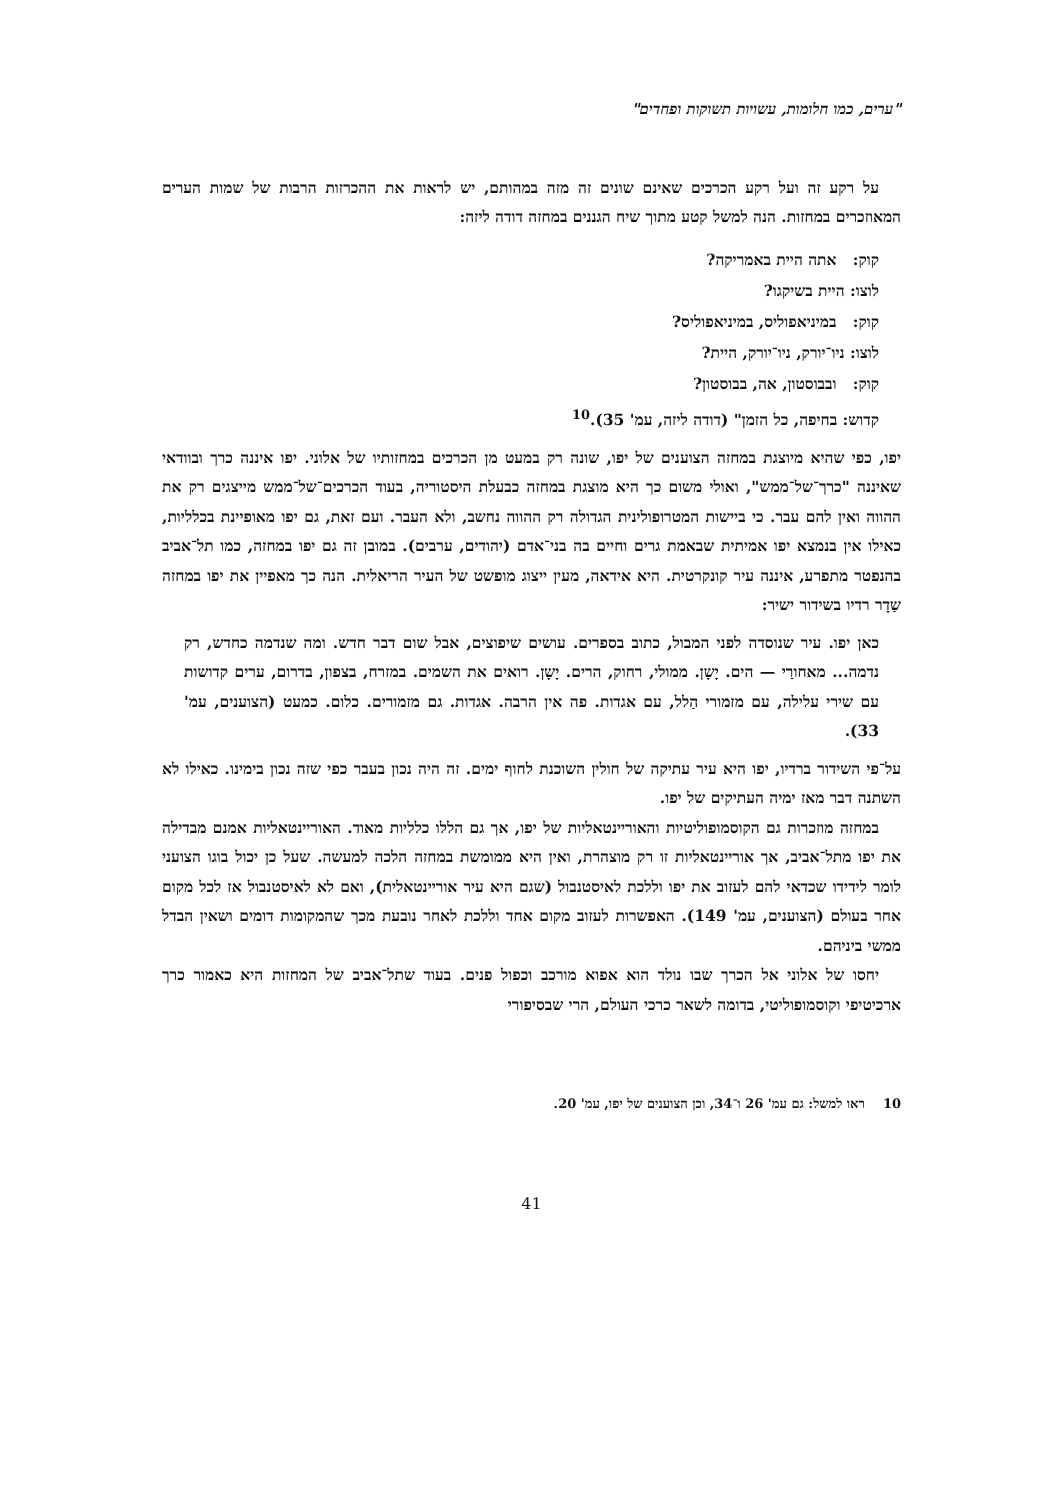"ערים, כמו חלומות, עשויות תשוקות ופחדים"
על רקע זה ועל רקע הכרכים שאינם שונים זה מזה במהותם, יש לראות את ההכרזות הרבות של שמות הערים המאוזכרים במחזות. הנה למשל קטע מתוך שיח הגננים במחזה דודה ליזה:
קוק: אתה היית באמריקה?
לוצו: היית בשיקגו?
קוק: במיניאפוליס, במיניאפוליס?
לוצו: ניו־יורק, ניו־יורק, היית?
קוק: ובבוסטון, אה, בבוסטון?
קדוש: בחיפה, כל הזמן" (דודה ליזה, עמ' 35).<sup>10</sup>
יפו, כפי שהיא מיוצגת במחזה הצוענים של יפו, שונה רק במעט מן הכרכים במחזותיו של אלוני. יפו איננה כרך ובוודאי שאיננה "כרך־של־ממש", ואולי משום כך היא מוצגת במחזה כבעלת היסטוריה, בעוד הכרכים־של־ממש מייצגים רק את ההווה ואין להם עבר. כי ביישות המטרופולינית הגדולה רק ההווה נחשב, ולא העבר. ועם זאת, גם יפו מאופיינת בכלליות, כאילו אין בנמצא יפו אמיתית שבאמת גרים וחיים בה בני־אדם (יהודים, ערבים). במובן זה גם יפו במחזה, כמו תל־אביב בהנפטר מתפרע, איננה עיר קונקרטית. היא אידאה, מעין ייצוג מופשט של העיר הריאלית. הנה כך מאפיין את יפו במחזה שַדָר רדיו בשידור ישיר:
כאן יפו. עיר שנוסדה לפני המבול, כתוב בספרים. עושים שיפוצים, אבל שום דבר חדש. ומה שנדמה כחדש, רק נדמה... מאחורַי — הים. יָשָן. ממולי, רחוק, הרים. יָשָן. רואים את השמים. במזרח, בצפון, בדרום, ערים קדושות עם שירי עלילה, עם מזמורי הַלל, עם אגדות. פה אין הרבה. אגדות. גם מזמורים. כלום. כמעט (הצוענים, עמ' 33).
על־פי השידור ברדיו, יפו היא עיר עתיקה של חולין השוכנת לחוף ימים. זה היה נכון בעבר כפי שזה נכון בימינו. כאילו לא השתנה דבר מאז ימיה העתיקים של יפו.
במחזה מוזכרות גם הקוסמופוליטיות והאוריינטאליות של יפו, אך גם הללו כלליות מאוד. האוריינטאליות אמנם מבדילה את יפו מתל־אביב, אך אוריינטאליות זו רק מוצהרת, ואין היא ממומשת במחזה הלכה למעשה. שעל כן יכול בוגו הצועני לומר לידידו שכדאי להם לעזוב את יפו וללכת לאיסטנבול (שגם היא עיר אוריינטאלית), ואם לא לאיסטנבול אז לכל מקום אחר בעולם (הצוענים, עמ' 149). האפשרות לעזוב מקום אחד וללכת לאחר נובעת מכך שהמקומות דומים ושאין הבדל ממשי ביניהם.
יחסו של אלוני אל הכרך שבו נולד הוא אפוא מורכב וכפול פנים. בעוד שתל־אביב של המחזות היא כאמור כרך ארכיטיפי וקוסמופוליטי, בדומה לשאר כרכי העולם, הרי שבסיפורי
10 ראו למשל: גם עמ' 26 ו־34, וכן הצוענים של יפו, עמ' 20.
41